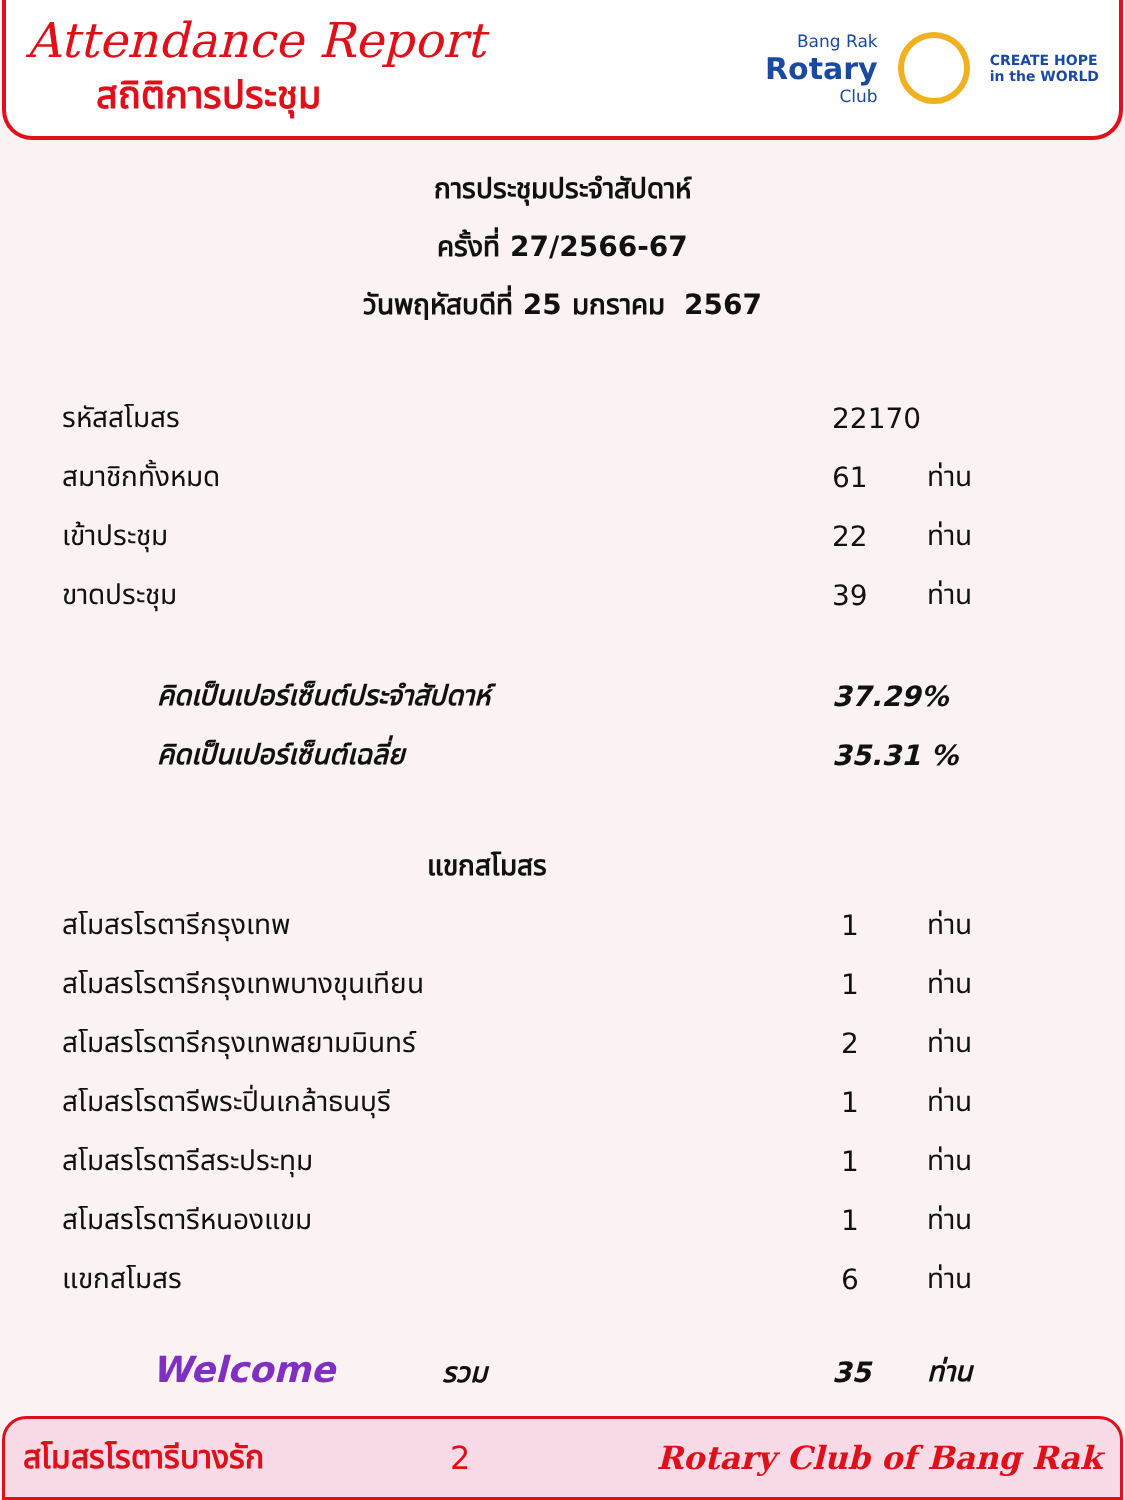Attendance Report
สถิติการประชุม
Bang Rak
Rotary
Club
CREATE HOPE
in the WORLD
การประชุมประจำสัปดาห์
ครั้งที่ 27/2566-67
วันพฤหัสบดีที่ 25 มกราคม 2567
| รหัสสโมสร | 22170 | |
| สมาชิกทั้งหมด | 61 | ท่าน |
| เข้าประชุม | 22 | ท่าน |
| ขาดประชุม | 39 | ท่าน |
| คิดเป็นเปอร์เซ็นต์ประจำสัปดาห์ | 37.29% | |
| คิดเป็นเปอร์เซ็นต์เฉลี่ย | 35.31 % | |
| แขกสโมสร | | |
| สโมสรโรตารีกรุงเทพ | 1 | ท่าน |
| สโมสรโรตารีกรุงเทพบางขุนเทียน | 1 | ท่าน |
| สโมสรโรตารีกรุงเทพสยามมินทร์ | 2 | ท่าน |
| สโมสรโรตารีพระปิ่นเกล้าธนบุรี | 1 | ท่าน |
| สโมสรโรตารีสระประทุม | 1 | ท่าน |
| สโมสรโรตารีหนองแขม | 1 | ท่าน |
| แขกสโมสร | 6 | ท่าน |
| Welcome รวม | 35 | ท่าน |
สโมสรโรตารีบางรัก 2 Rotary Club of Bang Rak